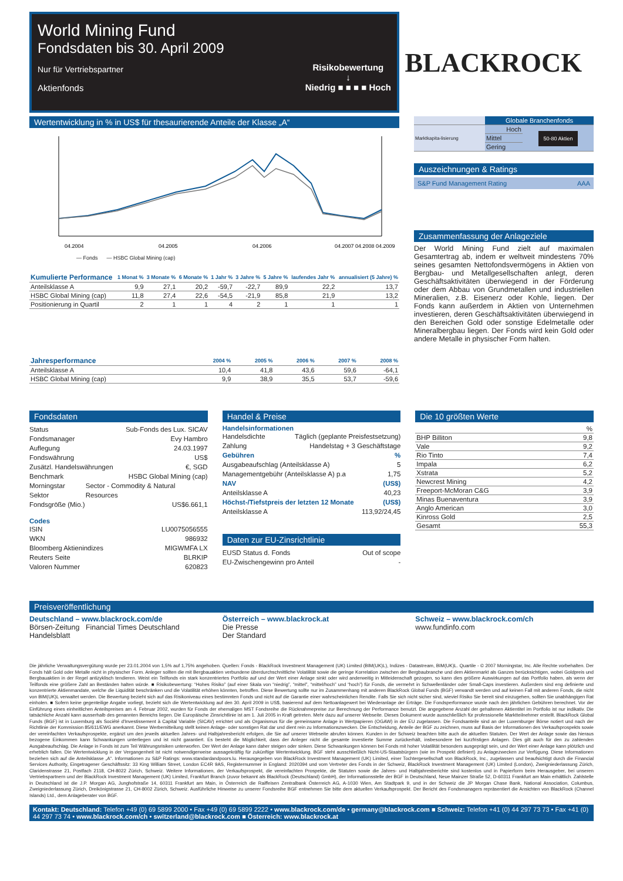World Mining Fund
Fondsdaten bis 30. April 2009
Nur für Vertriebspartner
Aktienfonds
Risikobewertung
↓
Niedrig ■ ■ ■ ■ Hoch
BLACKROCK
Wertentwicklung in % in US$ für thesaurierende Anteile der Klasse „A“
04.2004
04.2005
04.2006
04.2007 04.2008 04.2009
— Fonds — HSBC Global Mining (cap)
| Kumulierte Performance | 1 Monat % | 3 Monate % | 6 Monate % | 1 Jahr % | 3 Jahre % | 5 Jahre % | laufendes Jahr % | annualisiert (5 Jahre) % |
| --- | --- | --- | --- | --- | --- | --- | --- | --- |
| Anteilsklasse A | 9,9 | 27,1 | 20,2 | -59,7 | -22,7 | 89,9 | 22,2 | 13,7 |
| HSBC Global Mining (cap) | 11,8 | 27,4 | 22,6 | -54,5 | -21,9 | 85,8 | 21,9 | 13,2 |
| Positionierung in Quartil | 2 | 1 | 1 | 4 | 2 | 1 | 1 | 1 |
| Jahresperformance | 2004 % | 2005 % | 2006 % | 2007 % | 2008 % |
| --- | --- | --- | --- | --- | --- |
| Anteilsklasse A | 10,4 | 41,8 | 43,6 | 59,6 | -64,1 |
| HSBC Global Mining (cap) | 9,9 | 38,9 | 35,5 | 53,7 | -59,6 |
| | Globale Branchenfonds | |
| Marktkapita-lisierung | Hoch | 50-80 Aktien |
| | Mittel | |
| | Gering | |
Auszeichnungen & Ratings
S&P Fund Management Rating AAA
Zusammenfassung der Anlageziele
Der World Mining Fund zielt auf maximalen Gesamtertrag ab, indem er weltweit mindestens 70% seines gesamten Nettofondsvermögens in Aktien von Bergbau- und Metallgesellschaften anlegt, deren Geschäftsaktivitäten überwiegend in der Förderung oder dem Abbau von Grundmetallen und industriellen Mineralien, z.B. Eisenerz oder Kohle, liegen. Der Fonds kann außerdem in Aktien von Unternehmen investieren, deren Geschäftsaktivitäten überwiegend in den Bereichen Gold oder sonstige Edelmetalle oder Mineralbergbau liegen. Der Fonds wird kein Gold oder andere Metalle in physischer Form halten.
Fondsdaten
Status Sub-Fonds des Lux. SICAV
Fondsmanager Evy Hambro
Auflegung 24.03.1997
Fondswährung US$
Zusätzl. Handelswährungen €, SGD
Benchmark HSBC Global Mining (cap)
Morningstar Sektor Sector - Commodity & Natural Resources
Fondsgröße (Mio.) US$6.661,1
Codes
ISIN LU0075056555
WKN 986932
Bloomberg Aktienindizes MIGWMFA LX
Reuters Seite BLRKIP
Valoren Nummer 620823
Handel & Preise
Handelsinformationen
Handelsdichte Täglich (geplante Preisfestsetzung)
Zahlung Handelstag + 3 Geschäftstage
Gebühren%
Ausgabeaufschlag (Anteilsklasse A) 5
Managementgebühr (Anteilsklasse A) p.a 1,75
NAV (US$)
Anteilsklasse A 40,23
Höchst-/Tiefstpreis der letzten 12 Monate (US$)
Anteilsklasse A 113,92/24,45
Daten zur EU-Zinsrichtlinie
EUSD Status d. Fonds Out of scope
EU-Zwischengewinn pro Anteil -
Die 10 größten Werte
| | % |
| BHP Billiton | 9,8 |
| Vale | 9,2 |
| Rio Tinto | 7,4 |
| Impala | 6,2 |
| Xstrata | 5,2 |
| Newcrest Mining | 4,2 |
| Freeport-McMoran C&G | 3,9 |
| Minas Buenaventura | 3,9 |
| Anglo American | 3,0 |
| Kinross Gold | 2,5 |
| Gesamt | 55,3 |
Preisveröffentlichung
Deutschland – www.blackrock.com/de
Börsen-Zeitung Financial Times Deutschland
Handelsblatt
Österreich – www.blackrock.at
Die Presse
Der Standard
Schweiz – www.blackrock.com/ch
www.fundinfo.com
Die jährliche Verwaltungsvergütung wurde per 23.01.2004 von 1,5% auf 1,75% angehoben. Quellen: Fonds - BlackRock Investment Management (UK) Limited (BIM(UK)L), Indizes - Datastream, BIM(UK)L. Quartile - © 2007 Morningstar, Inc. Alle Rechte vorbehalten. Der Fonds hält Gold oder Metalle nicht in physischer Form. Anleger sollten die mit Bergbauaktien verbundene überdurchschnittliche Volatilität sowie die geringe Korrelation zwischen der Bergbaubranche und dem Aktienmarkt als Ganzes berücksichtigen, wobei Goldpreis und Bergbauaktien in der Regel antizyklisch tendieren. Weist ein Teilfonds ein stark konzentriertes Portfolio auf und der Wert einer Anlage sinkt oder wird anderweitig in Mitleidenschaft gezogen, so kann dies größere Auswirkungen auf das Portfolio haben, als wenn der Teilfonds eine größere Zahl an Beständen halten würde. ■ Risikobewertung: “Hohes Risiko” (auf einer Skala von “niedrig”, “mittel”, “mittel/hoch” und “hoch”) für Fonds, die vermehrt in Schwellenländer oder Small-Caps investieren. Außerdem sind eng definierte und konzentrierte Aktienmandate, welche die Liquidität beschränken und die Volatilität erhöhen könnten, betroffen. Diese Bewertung sollte nur im Zusammenhang mit anderen BlackRock Global Funds (BGF) verwandt werden und auf keinen Fall mit anderen Fonds, die nicht von BIM(UK)L verwaltet werden. Die Bewertung bezieht sich auf das Risikoniveau eines bestimmten Fonds und nicht auf die Garantie einer wahrscheinlichen Rendite. Falls Sie sich nicht sicher sind, wieviel Risiko Sie bereit sind einzugehen, sollten Sie unabhängigen Rat einholen. ■ Sofern keine gegenteilige Angabe vorliegt, bezieht sich die Wertentwicklung auf den 30. April 2009 in US$, basierend auf dem Nettoanlagewert bei Wiederanlage der Erträge. Die Fondsperformance wurde nach den jährlichen Gebühren berechnet. Vor der Einführung eines einheitlichen Anteilspreises am 4. Februar 2002, wurden für Fonds der ehemaligen MST Fondsreihe die Rücknahmepreise zur Berechnung der Performance benutzt. Die angegebene Anzahl der gehaltenen Aktientitel im Portfolio ist nur indikativ. Die tatsächliche Anzahl kann ausserhalb des genannten Bereichs liegen. Die Europäische Zinsrichtlinie ist am 1. Juli 2005 in Kraft getreten. Mehr dazu auf unserer Webseite. Dieses Dokument wurde ausschließlich für professionelle Marktteilnehmer erstellt. BlackRock Global Funds (BGF) ist in Luxemburg als Société d'Investissement à Capital Variable (SICAV) errichtet und als Organismus für die gemeinsame Anlage in Wertpapieren (OGAW) in der EU zugelassen. Die Fondsanteile sind an der Luxemburger Börse notiert und nach der Richtlinie der Kommission 85/611/EWG anerkannt. Diese Werbemitteilung stellt keinen Anlage- oder sonstigen Rat dar und dient rein zu Informationszwecken. Die Entscheidung, Anteile der BGF zu zeichnen, muss auf Basis der Informationen des Verkaufsprospekts sowie der vereinfachten Verkaufsprospekte, ergänzt um den jeweils aktuellen Jahres- und Halbjahresbericht erfolgen, die Sie auf unserer Webseite abrufen können. Kunden in der Schweiz beachten bitte auch die aktuellen Statuten. Der Wert der Anlage sowie das hieraus bezogene Einkommen kann Schwankungen unterliegen und ist nicht garantiert. Es besteht die Möglichkeit, dass der Anleger nicht die gesamte investierte Summe zurückerhält, insbesondere bei kurzfristigen Anlagen. Dies gilt auch für den zu zahlenden Ausgabeaufschlag. Die Anlage in Fonds ist zum Teil Währungsrisiken unterworfen. Der Wert der Anlage kann daher steigen oder sinken. Diese Schwankungen können bei Fonds mit hoher Volatilität besonders ausgeprägt sein, und der Wert einer Anlage kann plötzlich und erheblich fallen. Die Wertentwicklung in der Vergangenheit ist nicht notwendigerweise aussagekräftig für zukünftige Wertentwicklung. BGF steht ausschließlich Nicht-US-Staatsbürgern (wie im Prospekt definiert) zu Anlagezwecken zur Verfügung. Diese Informationen beziehen sich auf die Anteilsklasse „A“. Informationen zu S&P Ratings: www.standardandpoors.lu. Herausgegeben von BlackRock Investment Management (UK) Limited, einer Tochtergesellschaft von BlackRock, Inc., zugelassen und beaufsichtigt durch die Financial Services Authority, Eingetragener Geschäftssitz: 33 King William Street, London EC4R 9AS, Registernummer in England: 2020394 und vom Vertreter des Fonds in der Schweiz, BlackRock Investment Management (UK) Limited (London), Zweigniederlassung Zürich, Claridenstrasse 21, Postfach 2118, CH-8022 Zürich, Schweiz. Weitere Informationen, der Verkaufsprospekt, die vereinfachten Prospekte, die Statuten sowie die Jahres- und Halbjahresberichte sind kostenlos und in Papierform beim Herausgeber, bei unseren Vertriebspartnern und der BlackRock Investment Management (UK) Limited, Frankfurt Branch (zuvor bekannt als BlackRock (Deutschland) GmbH), der Informationsstelle der BGF in Deutschland, Neue Mainzer Straße 52, D-60311 Frankfurt am Main erhältlich. Zahlstelle in Deutschland ist die J.P. Morgan AG, Junghofstraße 14, 60311 Frankfurt am Main, in Österreich die Raiffeisen Zentralbank Österreich AG, A-1030 Wien, Am Stadtpark 9, und in der Schweiz die JP Morgan Chase Bank, National Association, Columbus, Zweigniederlassung Zürich, Dreikönigstrasse 21, CH-8002 Zürich, Schweiz. Ausführliche Hinweise zu unserer Fondsreihe BGF entnehmen Sie bitte dem aktuellen Verkaufsprospekt. Der Bericht des Fondsmanagers repräsentiert die Ansichten von BlackRock (Channel Islands) Ltd., dem Anlageberater von BGF.
Kontakt: Deutschland: Telefon +49 (0) 69 5899 2000 • Fax +49 (0) 69 5899 2222 • www.blackrock.com/de • germany@blackrock.com ■ Schweiz: Telefon +41 (0) 44 297 73 73 • Fax +41 (0) 44 297 73 74 • www.blackrock.com/ch • switzerland@blackrock.com ■ Österreich: www.blackrock.at